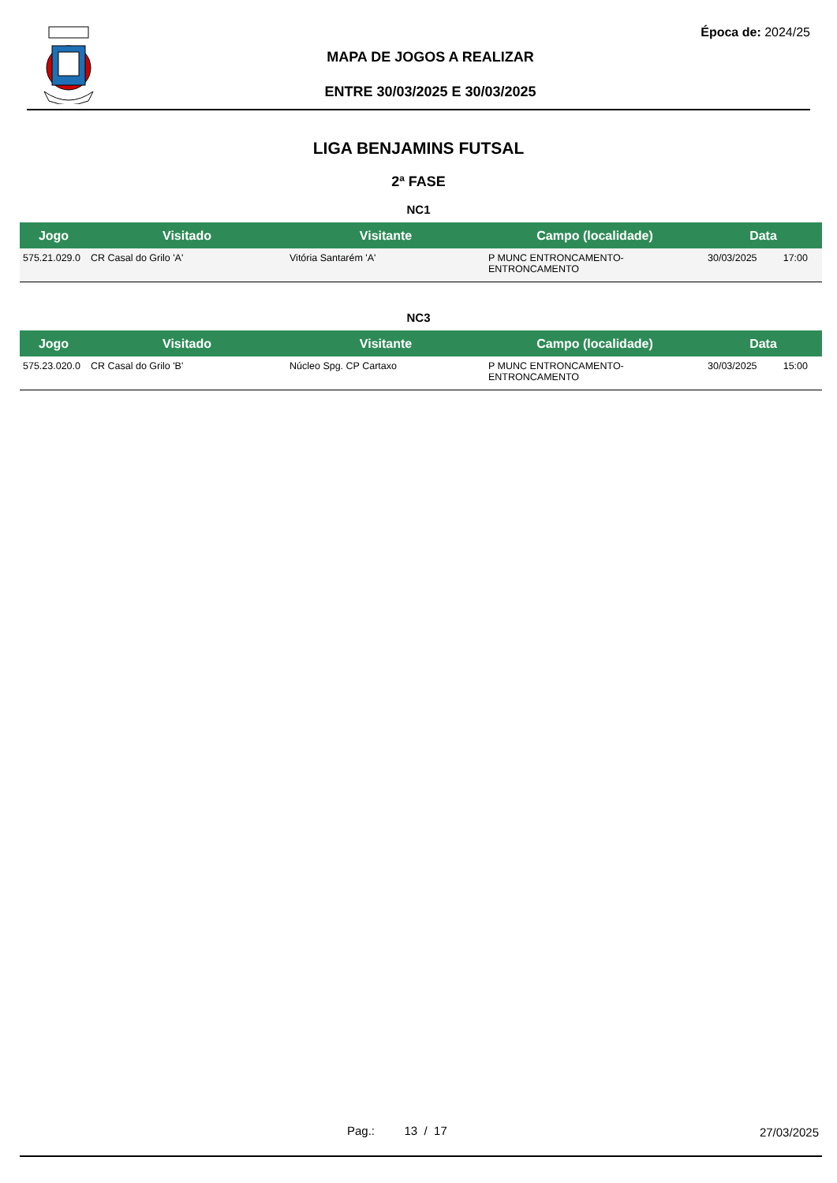Época de: 2024/25
MAPA DE JOGOS A REALIZAR
ENTRE 30/03/2025 E 30/03/2025
LIGA BENJAMINS FUTSAL
2ª FASE
NC1
| Jogo | Visitado | Visitante | Campo (localidade) | Data | |
| --- | --- | --- | --- | --- | --- |
| 575.21.029.0 | CR Casal do Grilo 'A' | Vitória Santarém 'A' | P MUNC ENTRONCAMENTO-ENTRONCAMENTO | 30/03/2025 | 17:00 |
NC3
| Jogo | Visitado | Visitante | Campo (localidade) | Data | |
| --- | --- | --- | --- | --- | --- |
| 575.23.020.0 | CR Casal do Grilo 'B' | Núcleo Spg. CP Cartaxo | P MUNC ENTRONCAMENTO-ENTRONCAMENTO | 30/03/2025 | 15:00 |
Pag.: 13 / 17 27/03/2025